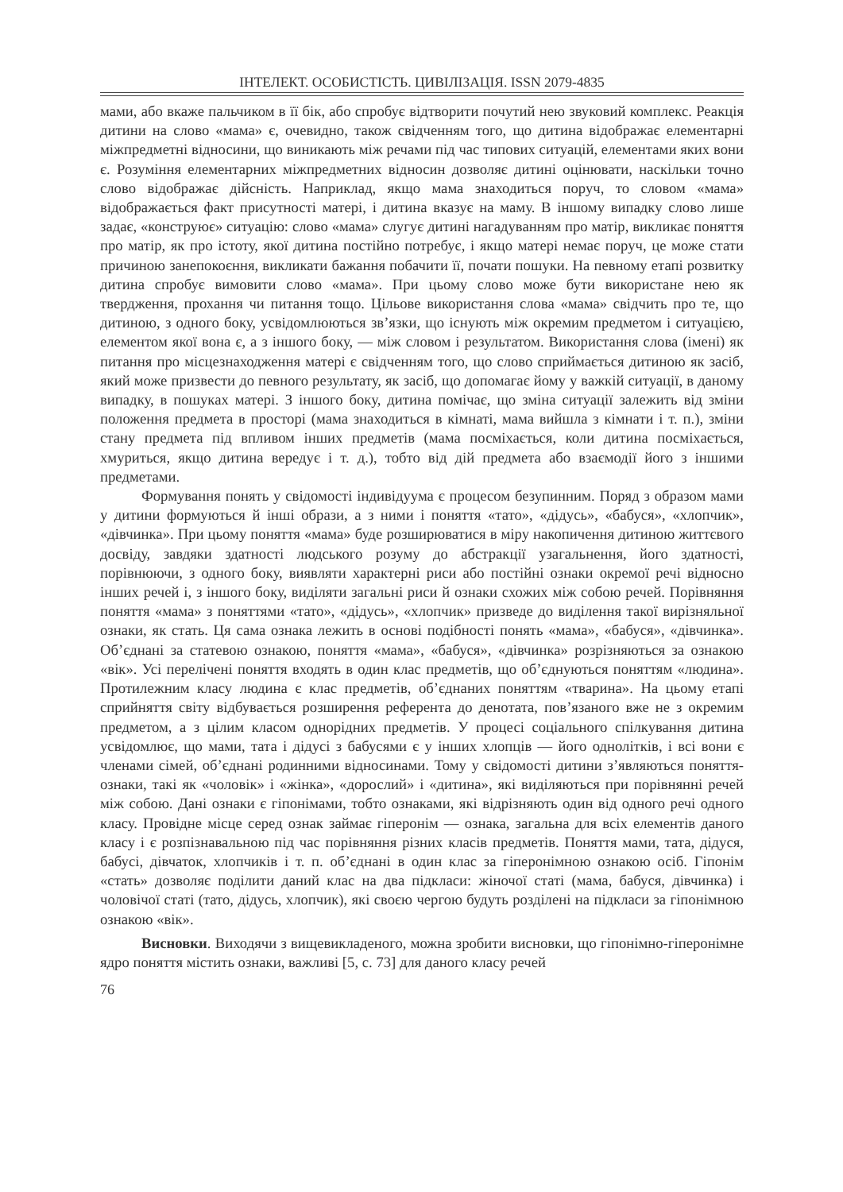ІНТЕЛЕКТ. ОСОБИСТІСТЬ. ЦИВІЛІЗАЦІЯ. ISSN 2079-4835
мами, або вкаже пальчиком в її бік, або спробує відтворити почутий нею звуковий комплекс. Реакція дитини на слово «мама» є, очевидно, також свідченням того, що дитина відображає елементарні міжпредметні відносини, що виникають між речами під час типових ситуацій, елементами яких вони є. Розуміння елементарних міжпредметних відносин дозволяє дитині оцінювати, наскільки точно слово відображає дійсність. Наприклад, якщо мама знаходиться поруч, то словом «мама» відображається факт присутності матері, і дитина вказує на маму. В іншому випадку слово лише задає, «конструює» ситуацію: слово «мама» слугує дитині нагадуванням про матір, викликає поняття про матір, як про істоту, якої дитина постійно потребує, і якщо матері немає поруч, це може стати причиною занепокоєння, викликати бажання побачити її, почати пошуки. На певному етапі розвитку дитина спробує вимовити слово «мама». При цьому слово може бути використане нею як твердження, прохання чи питання тощо. Цільове використання слова «мама» свідчить про те, що дитиною, з одного боку, усвідомлюються зв’язки, що існують між окремим предметом і ситуацією, елементом якої вона є, а з іншого боку, — між словом і результатом. Використання слова (імені) як питання про місцезнаходження матері є свідченням того, що слово сприймається дитиною як засіб, який може призвести до певного результату, як засіб, що допомагає йому у важкій ситуації, в даному випадку, в пошуках матері. З іншого боку, дитина помічає, що зміна ситуації залежить від зміни положення предмета в просторі (мама знаходиться в кімнаті, мама вийшла з кімнати і т. п.), зміни стану предмета під впливом інших предметів (мама посміхається, коли дитина посміхається, хмуриться, якщо дитина вередує і т. д.), тобто від дій предмета або взаємодії його з іншими предметами.
Формування понять у свідомості індивідуума є процесом безупинним. Поряд з образом мами у дитини формуються й інші образи, а з ними і поняття «тато», «дідусь», «бабуся», «хлопчик», «дівчинка». При цьому поняття «мама» буде розширюватися в міру накопичення дитиною життєвого досвіду, завдяки здатності людського розуму до абстракції узагальнення, його здатності, порівнюючи, з одного боку, виявляти характерні риси або постійні ознаки окремої речі відносно інших речей і, з іншого боку, виділяти загальні риси й ознаки схожих між собою речей. Порівняння поняття «мама» з поняттями «тато», «дідусь», «хлопчик» призведе до виділення такої вирізняльної ознаки, як стать. Ця сама ознака лежить в основі подібності понять «мама», «бабуся», «дівчинка». Об’єднані за статевою ознакою, поняття «мама», «бабуся», «дівчинка» розрізняються за ознакою «вік». Усі перелічені поняття входять в один клас предметів, що об’єднуються поняттям «людина». Протилежним класу людина є клас предметів, об’єднаних поняттям «тварина». На цьому етапі сприйняття світу відбувається розширення референта до денотата, пов’язаного вже не з окремим предметом, а з цілим класом однорідних предметів. У процесі соціального спілкування дитина усвідомлює, що мами, тата і дідусі з бабусями є у інших хлопців — його однолітків, і всі вони є членами сімей, об’єднані родинними відносинами. Тому у свідомості дитини з’являються поняття-ознаки, такі як «чоловік» і «жінка», «дорослий» і «дитина», які виділяються при порівнянні речей між собою. Дані ознаки є гіпонімами, тобто ознаками, які відрізняють один від одного речі одного класу. Провідне місце серед ознак займає гіперонім — ознака, загальна для всіх елементів даного класу і є розпізнавальною під час порівняння різних класів предметів. Поняття мами, тата, дідуся, бабусі, дівчаток, хлопчиків і т. п. об’єднані в один клас за гіперонімною ознакою осіб. Гіпонім «стать» дозволяє поділити даний клас на два підкласи: жіночої статі (мама, бабуся, дівчинка) і чоловічої статі (тато, дідусь, хлопчик), які своєю чергою будуть розділені на підкласи за гіпонімною ознакою «вік».
Висновки. Виходячи з вищевикладеного, можна зробити висновки, що гіпонімно-гіперонімне ядро поняття містить ознаки, важливі [5, с. 73] для даного класу речей
76